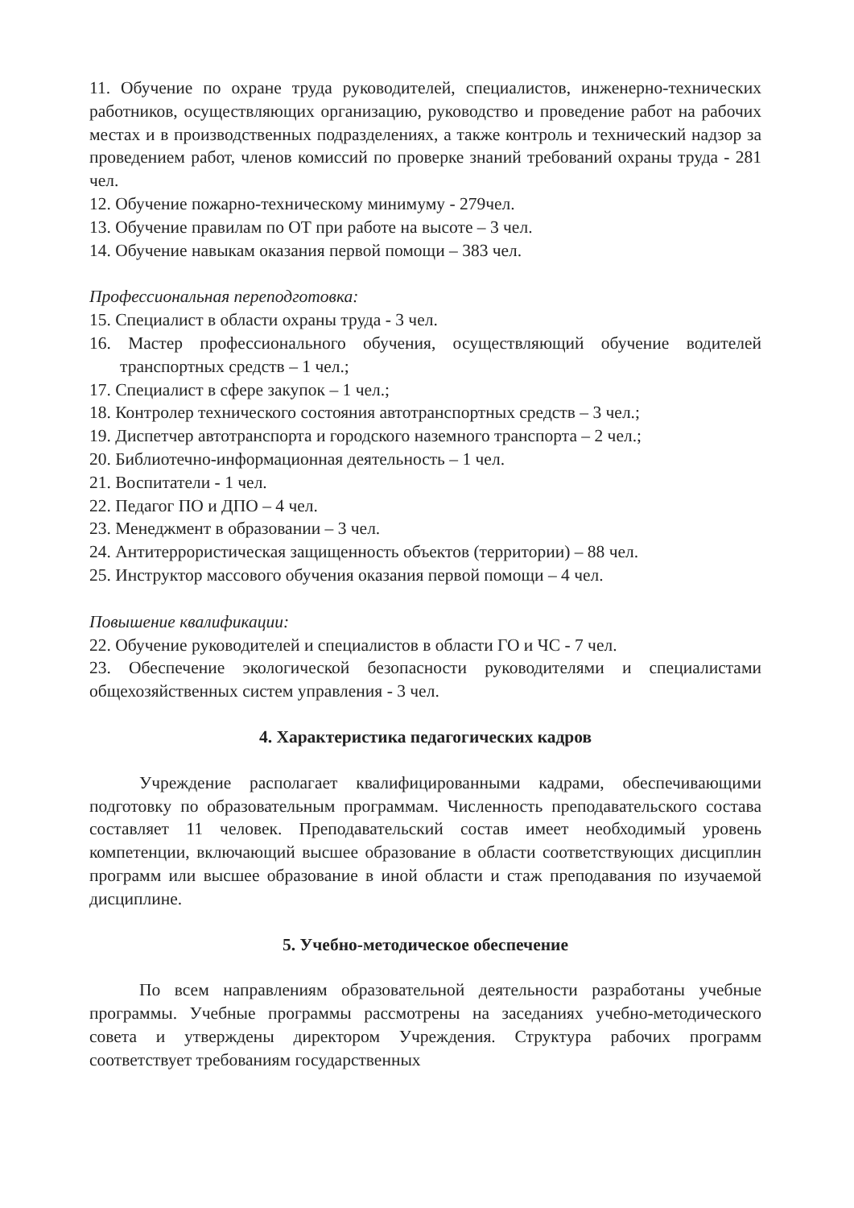11. Обучение по охране труда руководителей, специалистов, инженерно-технических работников, осуществляющих организацию, руководство и проведение работ на рабочих местах и в производственных подразделениях, а также контроль и технический надзор за проведением работ, членов комиссий по проверке знаний требований охраны труда - 281 чел.
12. Обучение пожарно-техническому минимуму - 279чел.
13. Обучение правилам по ОТ при работе на высоте – 3 чел.
14. Обучение навыкам оказания первой помощи – 383 чел.
Профессиональная переподготовка:
15. Специалист в области охраны труда - 3 чел.
16. Мастер профессионального обучения, осуществляющий обучение водителей транспортных средств – 1 чел.;
17. Специалист в сфере закупок – 1 чел.;
18. Контролер технического состояния автотранспортных средств – 3 чел.;
19. Диспетчер автотранспорта и городского наземного транспорта – 2 чел.;
20. Библиотечно-информационная деятельность – 1 чел.
21. Воспитатели - 1 чел.
22. Педагог ПО и ДПО – 4 чел.
23. Менеджмент в образовании – 3 чел.
24. Антитеррористическая защищенность объектов (территории) – 88 чел.
25. Инструктор массового обучения оказания первой помощи – 4 чел.
Повышение квалификации:
22. Обучение руководителей и специалистов в области ГО и ЧС - 7 чел.
23. Обеспечение экологической безопасности руководителями и специалистами общехозяйственных систем управления - 3 чел.
4. Характеристика педагогических кадров
Учреждение располагает квалифицированными кадрами, обеспечивающими подготовку по образовательным программам. Численность преподавательского состава составляет 11 человек. Преподавательский состав имеет необходимый уровень компетенции, включающий высшее образование в области соответствующих дисциплин программ или высшее образование в иной области и стаж преподавания по изучаемой дисциплине.
5. Учебно-методическое обеспечение
По всем направлениям образовательной деятельности разработаны учебные программы. Учебные программы рассмотрены на заседаниях учебно-методического совета и утверждены директором Учреждения. Структура рабочих программ соответствует требованиям государственных